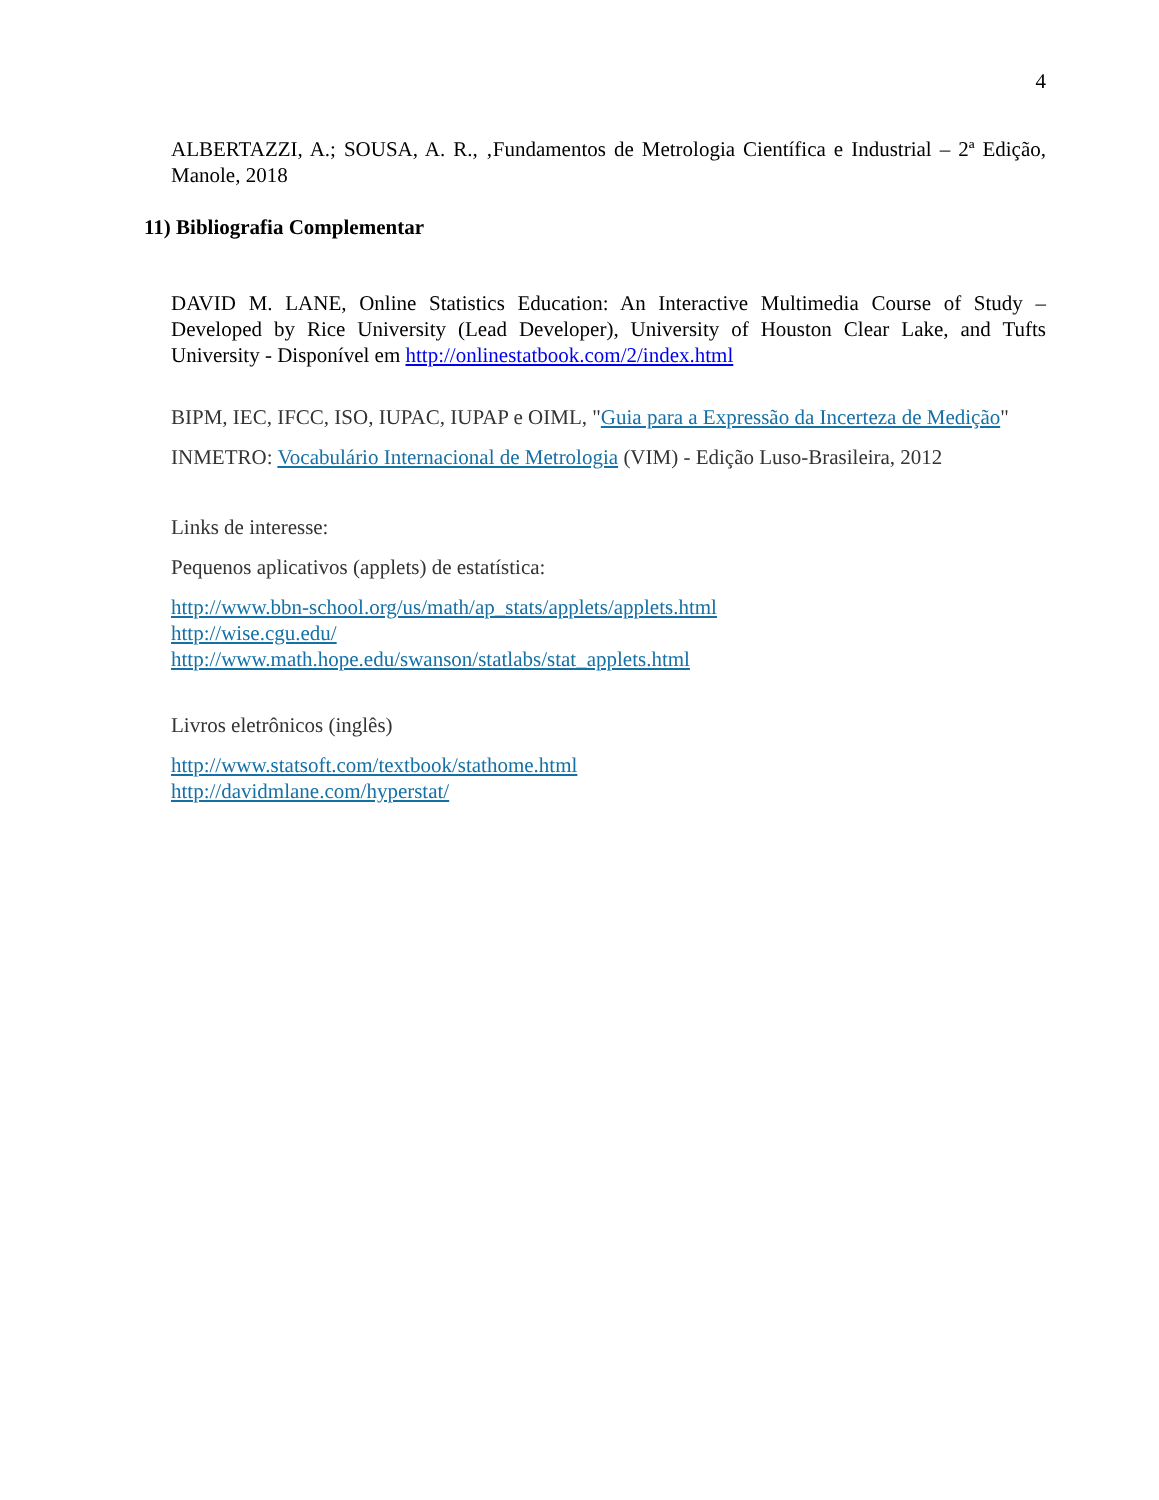4
ALBERTAZZI, A.; SOUSA, A. R., ‚Fundamentos de Metrologia Científica e Industrial – 2ª Edição, Manole, 2018
11) Bibliografia Complementar
DAVID M. LANE, Online Statistics Education: An Interactive Multimedia Course of Study – Developed by Rice University (Lead Developer), University of Houston Clear Lake, and Tufts University - Disponível em http://onlinestatbook.com/2/index.html
BIPM, IEC, IFCC, ISO, IUPAC, IUPAP e OIML, "Guia para a Expressão da Incerteza de Medição"
INMETRO: Vocabulário Internacional de Metrologia (VIM) - Edição Luso-Brasileira, 2012
Links de interesse:
Pequenos aplicativos (applets) de estatística:
http://www.bbn-school.org/us/math/ap_stats/applets/applets.html
http://wise.cgu.edu/
http://www.math.hope.edu/swanson/statlabs/stat_applets.html
Livros eletrônicos (inglês)
http://www.statsoft.com/textbook/stathome.html
http://davidmlane.com/hyperstat/